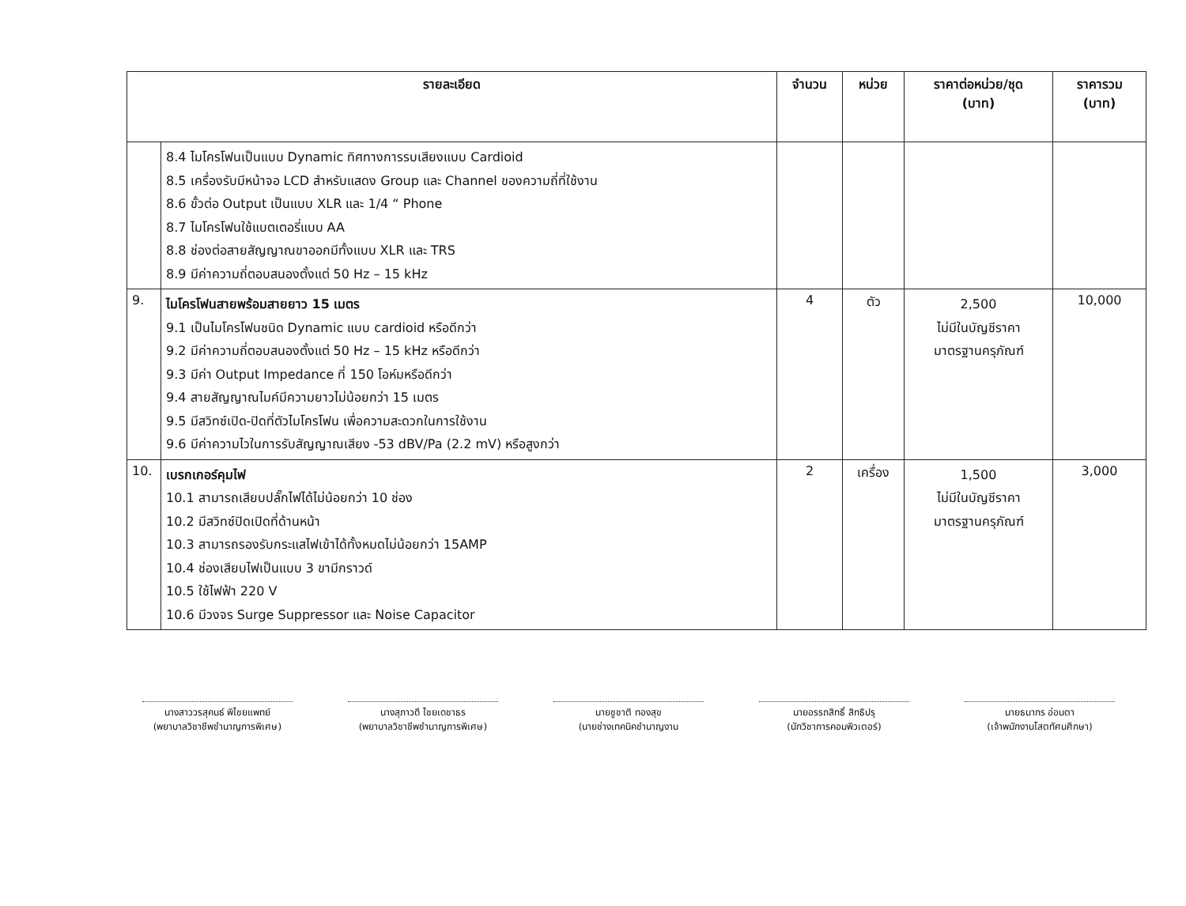| รายละเอียด | | จำนวน | หน่วย | ราคาต่อหน่วย/ชุด (บาท) | ราคารวม (บาท) |
| --- | --- | --- | --- | --- | --- |
| | 8.4 ไมโครโฟนเป็นแบบ Dynamic ทิศทางการรบเสียงแบบ Cardioid 8.5 เครื่องรับมีหน้าจอ LCD สำหรับแสดง Group และ Channel ของความถี่ที่ใช้งาน 8.6 ขั้วต่อ Output เป็นแบบ XLR และ 1/4 “ Phone 8.7 ไมโครโฟนใช้แบตเตอรี่แบบ AA 8.8 ช่องต่อสายสัญญาณขาออกมีทั้งแบบ XLR และ TRS 8.9 มีค่าความถี่ตอบสนองตั้งแต่ 50 Hz – 15 kHz | | | | |
| 9. | ไมโครโฟนสายพร้อมสายยาว 15 เมตร 9.1 เป็นไมโครโฟนชนิด Dynamic แบบ cardioid หรือดีกว่า 9.2 มีค่าความถี่ตอบสนองตั้งแต่ 50 Hz – 15 kHz หรือดีกว่า 9.3 มีค่า Output Impedance ที่ 150 โอห์มหรือดีกว่า 9.4 สายสัญญาณไมค์มีความยาวไม่น้อยกว่า 15 เมตร 9.5 มีสวิทซ์เปิด-ปิดที่ตัวไมโครโฟน เพื่อความสะดวกในการใช้งาน 9.6 มีค่าความไวในการรับสัญญาณเสียง -53 dBV/Pa (2.2 mV) หรือสูงกว่า | 4 | ตัว | 2,500 ไม่มีในบัญชีราคา มาตรฐานครุภัณฑ์ | 10,000 |
| 10. | เบรกเกอร์คุมไฟ 10.1 สามารถเสียบปลั๊กไฟได้ไม่น้อยกว่า 10 ช่อง 10.2 มีสวิทซ์ปิดเปิดที่ด้านหน้า 10.3 สามารถรองรับกระแสไฟเข้าได้ทั้งหมดไม่น้อยกว่า 15AMP 10.4 ช่องเสียบไฟเป็นแบบ 3 ขามีกราวด์ 10.5 ใช้ไฟฟ้า 220 V 10.6 มีวงจร Surge Suppressor และ Noise Capacitor | 2 | เครื่อง | 1,500 ไม่มีในบัญชีราคา มาตรฐานครุภัณฑ์ | 3,000 |
นางสาววรสุคนธ์ พิไชยแพทย์
(พยาบาลวิชาชีพชำนาญการพิเศษ)
นางสุภาวดี ไชยเดชาธร
(พยาบาลวิชาชีพชำนาญการพิเศษ)
นายชูชาติ ทองสุข
(นายช่างเทคนิคชำนาญงาน
นายอรรถสิทธิ์ สิทธิปรุ
(นักวิชาการคอมพิวเตอร์)
นายธนากร อ่อนตา
(เจ้าพนักงานโสตทัศนศึกษา)